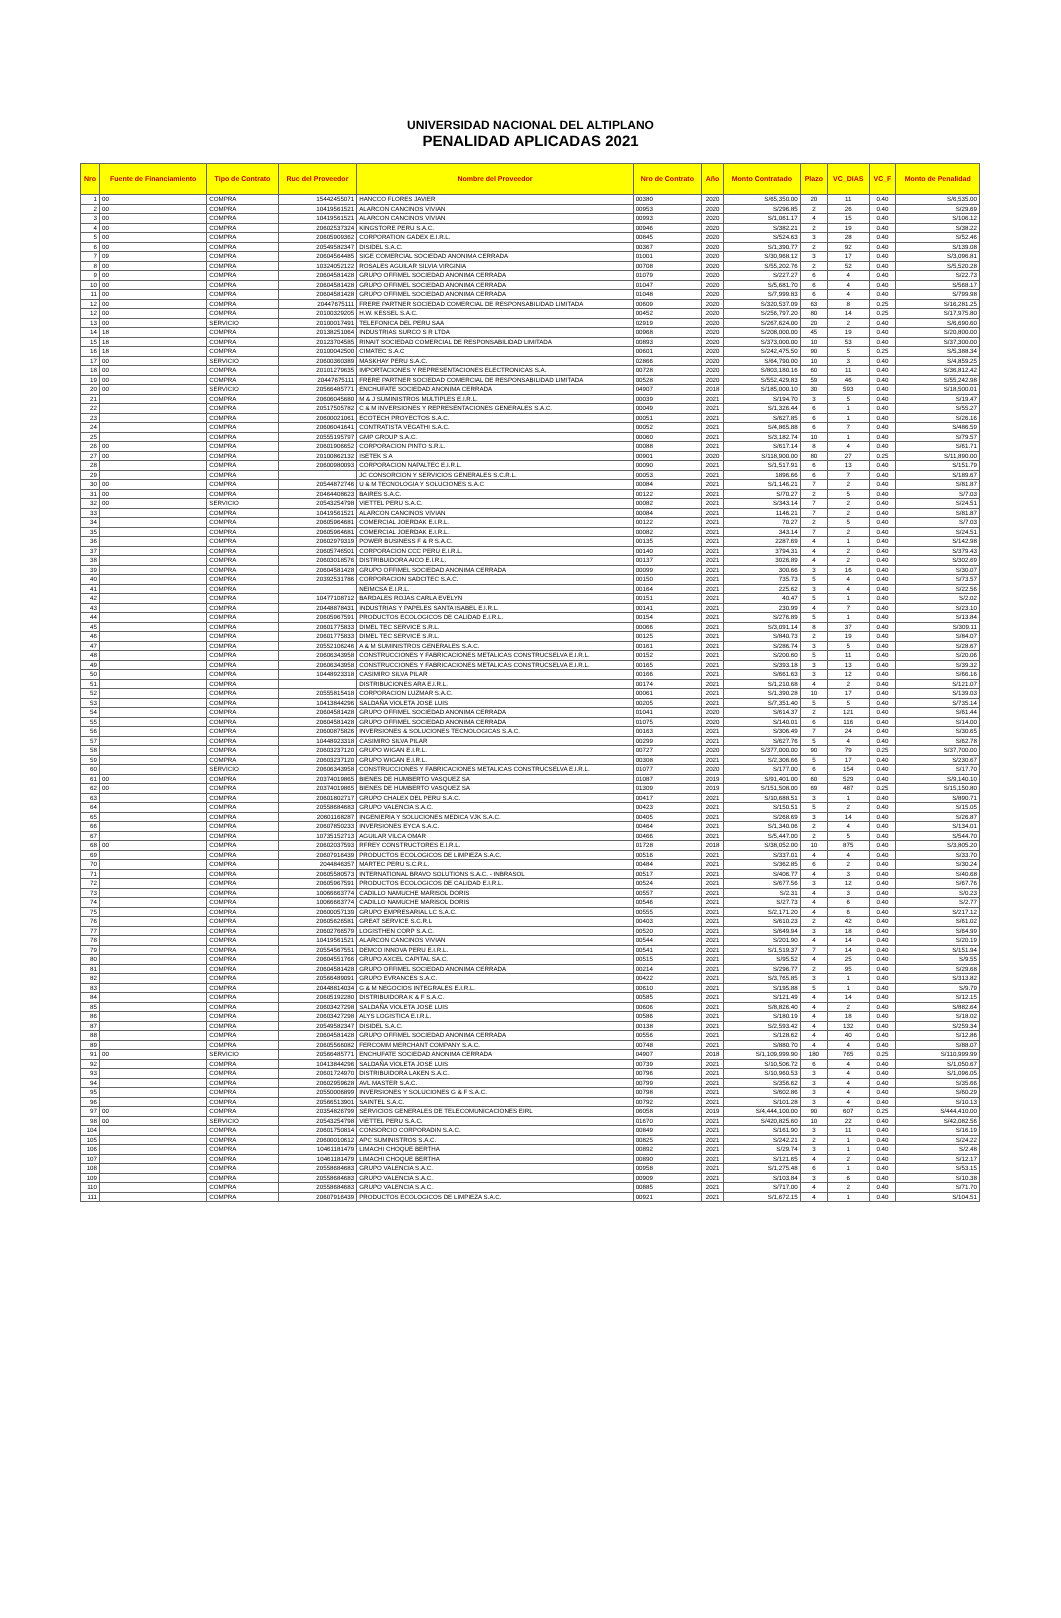UNIVERSIDAD NACIONAL DEL ALTIPLANO
PENALIDAD APLICADAS 2021
| Nro | Fuente de Financiamiento | Tipo de Contrato | Ruc del Proveedor | Nombre del Proveedor | Nro de Contrato | Año | Monto Contratado | Plazo | VC_DIAS | VC_F | Monto de Penalidad |
| --- | --- | --- | --- | --- | --- | --- | --- | --- | --- | --- | --- |
| 1 | 00 | COMPRA | 15442455071 | HANCCO FLORES JAVIER | 00380 | 2020 | S/65,350.00 | 20 | 11 | 0.40 | S/6,535.00 |
| 2 | 00 | COMPRA | 10419561521 | ALARCON CANCINOS VIVIAN | 00953 | 2020 | S/296.85 | 2 | 26 | 0.40 | S/29.69 |
| 3 | 00 | COMPRA | 10419561521 | ALARCON CANCINOS VIVIAN | 00993 | 2020 | S/1,061.17 | 4 | 15 | 0.40 | S/106.12 |
| 4 | 00 | COMPRA | 20602537324 | KINGSTORE PERU S.A.C. | 00946 | 2020 | S/382.21 | 2 | 19 | 0.40 | S/38.22 |
| 5 | 00 | COMPRA | 20605909362 | CORPORATION GADEX E.I.R.L. | 00845 | 2020 | S/524.63 | 3 | 28 | 0.40 | S/52.46 |
| 6 | 00 | COMPRA | 20549582347 | DISIDEL S.A.C. | 00367 | 2020 | S/1,390.77 | 2 | 92 | 0.40 | S/139.08 |
| 7 | 09 | COMPRA | 20604564485 | SIGE COMERCIAL SOCIEDAD ANONIMA CERRADA | 01001 | 2020 | S/30,968.12 | 3 | 17 | 0.40 | S/3,096.81 |
| 8 | 00 | COMPRA | 10324052122 | ROSALES AGUILAR SILVIA VIRGINIA | 00708 | 2020 | S/55,202.76 | 2 | 52 | 0.40 | S/5,520.28 |
| 9 | 00 | COMPRA | 20604581428 | GRUPO OFFIMEL SOCIEDAD ANONIMA CERRADA | 01079 | 2020 | S/227.27 | 6 | 4 | 0.40 | S/22.73 |
| 10 | 00 | COMPRA | 20604581428 | GRUPO OFFIMEL SOCIEDAD ANONIMA CERRADA | 01047 | 2020 | S/5,681.70 | 6 | 4 | 0.40 | S/568.17 |
| 11 | 00 | COMPRA | 20604581428 | GRUPO OFFIMEL SOCIEDAD ANONIMA CERRADA | 01048 | 2020 | S/7,999.83 | 6 | 4 | 0.40 | S/799.98 |
| 12 | 00 | COMPRA | 20447675111 | FRERE PARTNER SOCIEDAD COMERCIAL DE RESPONSABILIDAD LIMITADA | 00609 | 2020 | S/320,537.09 | 63 | 8 | 0.25 | S/16,281.25 |
| 12 | 00 | COMPRA | 20100329205 | H.W. KESSEL S.A.C. | 00452 | 2020 | S/256,797.20 | 80 | 14 | 0.25 | S/17,975.80 |
| 13 | 00 | SERVICIO | 20100017491 | TELEFONICA DEL PERU SAA | 02919 | 2020 | S/267,624.00 | 20 | 2 | 0.40 | S/6,690.60 |
| 14 | 18 | COMPRA | 20138251064 | INDUSTRIAS SURCO S R LTDA | 00968 | 2020 | S/208,000.00 | 45 | 19 | 0.40 | S/20,800.00 |
| 15 | 18 | COMPRA | 20123704585 | RINAIT SOCIEDAD COMERCIAL DE RESPONSABILIDAD LIMITADA | 00893 | 2020 | S/373,000.00 | 10 | 53 | 0.40 | S/37,300.00 |
| 16 | 18 | COMPRA | 20100042500 | CIMATEC S.A.C | 00601 | 2020 | S/242,475.50 | 90 | 5 | 0.25 | S/5,388.34 |
| 17 | 00 | SERVICIO | 20600360389 | MASKHAY PERU S.A.C. | 02866 | 2020 | S/64,790.00 | 10 | 3 | 0.40 | S/4,859.25 |
| 18 | 00 | COMPRA | 20101279635 | IMPORTACIONES Y REPRESENTACIONES ELECTRONICAS S.A. | 00728 | 2020 | S/803,180.16 | 60 | 11 | 0.40 | S/36,812.42 |
| 19 | 00 | COMPRA | 20447675111 | FRERE PARTNER SOCIEDAD COMERCIAL DE RESPONSABILIDAD LIMITADA | 00528 | 2020 | S/552,429.83 | 59 | 46 | 0.40 | S/55,242.98 |
| 20 | 00 | SERVICIO | 20566485771 | ENCHUFATE SOCIEDAD ANONIMA CERRADA | 04907 | 2018 | S/185,000.10 | 30 | 593 | 0.40 | S/18,500.01 |
| 21 | | COMPRA | 20606045680 | M & J SUMINISTROS MULTIPLES E.I.R.L. | 00039 | 2021 | S/194.70 | 3 | 5 | 0.40 | S/19.47 |
| 22 | | COMPRA | 20517505782 | C & M INVERSIONES Y REPRESENTACIONES GENERALES S.A.C. | 00049 | 2021 | S/1,326.44 | 6 | 1 | 0.40 | S/55.27 |
| 23 | | COMPRA | 20600021061 | ECOTECH PROYECTOS S.A.C. | 00051 | 2021 | S/627.85 | 6 | 1 | 0.40 | S/26.16 |
| 24 | | COMPRA | 20606041641 | CONTRATISTA VEGATHI S.A.C. | 00052 | 2021 | S/4,865.88 | 6 | 7 | 0.40 | S/486.59 |
| 25 | | COMPRA | 20555195797 | GMP GROUP S.A.C. | 00060 | 2021 | S/3,182.74 | 10 | 1 | 0.40 | S/79.57 |
| 26 | 00 | COMPRA | 20601906652 | CORPORACION PINTO S.R.L. | 00088 | 2021 | S/617.14 | 8 | 4 | 0.40 | S/61.71 |
| 27 | 00 | COMPRA | 20100862132 | ISETEK S A | 00901 | 2020 | S/118,900.00 | 80 | 27 | 0.25 | S/11,890.00 |
| 28 | | COMPRA | 20600980093 | CORPORACION NAPALTEC E.I.R.L. | 00090 | 2021 | S/1,517.91 | 6 | 13 | 0.40 | S/151.79 |
| 29 | | COMPRA | | JC CONSORCION Y SERVICIOS GENERALES S.C.R.L. | 00053 | 2021 | 1896.66 | 6 | 7 | 0.40 | S/189.67 |
| 30 | 00 | COMPRA | 20544872746 | U & M TECNOLOGIA Y SOLUCIONES S.A.C | 00084 | 2021 | S/1,146.21 | 7 | 2 | 0.40 | S/81.87 |
| 31 | 00 | COMPRA | 20464408623 | BAIRES S.A.C. | 00122 | 2021 | S/70.27 | 2 | 5 | 0.40 | S/7.03 |
| 32 | 00 | SERVICIO | 20543254798 | VIETTEL PERU S.A.C. | 00082 | 2021 | S/343.14 | 7 | 2 | 0.40 | S/24.51 |
| 33 | | COMPRA | 10419561521 | ALARCON CANCINOS VIVIAN | 00084 | 2021 | 1146.21 | 7 | 2 | 0.40 | S/81.87 |
| 34 | | COMPRA | 20605964681 | COMERCIAL JOERDAK E.I.R.L. | 00122 | 2021 | 70.27 | 2 | 5 | 0.40 | S/7.03 |
| 35 | | COMPRA | 20605964681 | COMERCIAL JOERDAK E.I.R.L. | 00082 | 2021 | 343.14 | 7 | 2 | 0.40 | S/24.51 |
| 36 | | COMPRA | 20602979319 | POWER BUSINESS F & R S.A.C. | 00135 | 2021 | 2287.69 | 4 | 1 | 0.40 | S/142.98 |
| 37 | | COMPRA | 20605746501 | CORPORACION CCC PERU E.I.R.L. | 00140 | 2021 | 3794.31 | 4 | 2 | 0.40 | S/379.43 |
| 38 | | COMPRA | 20603018576 | DISTRIBUIDORA AICO E.I.R.L. | 00137 | 2021 | 3026.89 | 4 | 2 | 0.40 | S/302.69 |
| 39 | | COMPRA | 20604581428 | GRUPO OFFIMEL SOCIEDAD ANONIMA CERRADA | 00099 | 2021 | 300.66 | 3 | 16 | 0.40 | S/30.07 |
| 40 | | COMPRA | 20392531786 | CORPORACION SADCITEC S.A.C. | 00150 | 2021 | 735.73 | 5 | 4 | 0.40 | S/73.57 |
| 41 | | COMPRA | | NEIMCSA E.I.R.L. | 00164 | 2021 | 225.62 | 3 | 4 | 0.40 | S/22.56 |
| 42 | | COMPRA | 10477108712 | BARDALES ROJAS CARLA EVELYN | 00151 | 2021 | 40.47 | 5 | 1 | 0.40 | S/2.02 |
| 43 | | COMPRA | 20448878431 | INDUSTRIAS Y PAPELES SANTA ISABEL E.I.R.L. | 00141 | 2021 | 230.99 | 4 | 7 | 0.40 | S/23.10 |
| 44 | | COMPRA | 20605967591 | PRODUCTOS ECOLOGICOS DE CALIDAD E.I.R.L. | 00154 | 2021 | S/276.89 | 5 | 1 | 0.40 | S/13.84 |
| 45 | | COMPRA | 20601775833 | DIMEL TEC SERVICE S.R.L. | 00066 | 2021 | S/3,091.14 | 8 | 37 | 0.40 | S/309.11 |
| 46 | | COMPRA | 20601775833 | DIMEL TEC SERVICE S.R.L. | 00125 | 2021 | S/840.73 | 2 | 19 | 0.40 | S/84.07 |
| 47 | | COMPRA | 20552106246 | A & M SUMINISTROS GENERALES S.A.C. | 00161 | 2021 | S/286.74 | 3 | 5 | 0.40 | S/28.67 |
| 48 | | COMPRA | 20606343958 | CONSTRUCCIONES Y FABRICACIONES METALICAS CONSTRUCSELVA E.I.R.L. | 00152 | 2021 | S/200.60 | 5 | 11 | 0.40 | S/20.06 |
| 49 | | COMPRA | 20606343958 | CONSTRUCCIONES Y FABRICACIONES METALICAS CONSTRUCSELVA E.I.R.L. | 00165 | 2021 | S/393.18 | 3 | 13 | 0.40 | S/39.32 |
| 50 | | COMPRA | 10448923318 | CASIMIRO SILVA PILAR | 00166 | 2021 | S/661.63 | 3 | 12 | 0.40 | S/66.16 |
| 51 | | COMPRA | | DISTRIBUCIONES ARA E.I.R.L. | 00174 | 2021 | S/1,210.68 | 4 | 2 | 0.40 | S/121.07 |
| 52 | | COMPRA | 20555815418 | CORPORACION LUZMAR S.A.C. | 00061 | 2021 | S/1,390.28 | 10 | 17 | 0.40 | S/139.03 |
| 53 | | COMPRA | 10413844296 | SALDAÑA VIOLETA JOSE LUIS | 00205 | 2021 | S/7,351.40 | 5 | 5 | 0.40 | S/735.14 |
| 54 | | COMPRA | 20604581428 | GRUPO OFFIMEL SOCIEDAD ANONIMA CERRADA | 01041 | 2020 | S/614.37 | 2 | 121 | 0.40 | S/61.44 |
| 55 | | COMPRA | 20604581428 | GRUPO OFFIMEL SOCIEDAD ANONIMA CERRADA | 01075 | 2020 | S/140.01 | 6 | 116 | 0.40 | S/14.00 |
| 56 | | COMPRA | 20600875826 | INVERSIONES & SOLUCIONES TECNOLOGICAS S.A.C. | 00163 | 2021 | S/306.49 | 7 | 24 | 0.40 | S/30.65 |
| 57 | | COMPRA | 10448923318 | CASIMIRO SILVA PILAR | 00299 | 2021 | S/627.76 | 5 | 4 | 0.40 | S/62.78 |
| 58 | | COMPRA | 20603237120 | GRUPO WIGAN E.I.R.L. | 00727 | 2020 | S/377,000.00 | 90 | 79 | 0.25 | S/37,700.00 |
| 59 | | COMPRA | 20603237120 | GRUPO WIGAN E.I.R.L. | 00308 | 2021 | S/2,306.66 | 5 | 17 | 0.40 | S/230.67 |
| 60 | | SERVICIO | 20606343958 | CONSTRUCCIONES Y FABRICACIONES METALICAS CONSTRUCSELVA E.I.R.L. | 01077 | 2020 | S/177.00 | 6 | 154 | 0.40 | S/17.70 |
| 61 | 00 | COMPRA | 20374019865 | BIENES DE HUMBERTO VASQUEZ SA | 01087 | 2019 | S/91,401.00 | 60 | 529 | 0.40 | S/9,140.10 |
| 62 | 00 | COMPRA | 20374019865 | BIENES DE HUMBERTO VASQUEZ SA | 01309 | 2019 | S/151,508.00 | 69 | 487 | 0.25 | S/15,150.80 |
| 63 | | COMPRA | 20601802717 | GRUPO CHALEX DEL PERU S.A.C. | 00417 | 2021 | S/10,688.51 | 3 | 1 | 0.40 | S/890.71 |
| 64 | | COMPRA | 20558684683 | GRUPO VALENCIA S.A.C. | 00423 | 2021 | S/150.51 | 5 | 2 | 0.40 | S/15.05 |
| 65 | | COMPRA | 20601168287 | INGENIERIA Y SOLUCIONES MEDICA VJK S.A.C. | 00405 | 2021 | S/268.69 | 3 | 14 | 0.40 | S/26.87 |
| 66 | | COMPRA | 20607850233 | INVERSIONES EYCA S.A.C. | 00464 | 2021 | S/1,340.06 | 2 | 4 | 0.40 | S/134.01 |
| 67 | | COMPRA | 10735152713 | AGUILAR VILCA OMAR | 00466 | 2021 | S/5,447.00 | 2 | 5 | 0.40 | S/544.70 |
| 68 | 00 | COMPRA | 20602037593 | RFREY CONSTRUCTORES E.I.R.L. | 01728 | 2018 | S/38,052.00 | 10 | 875 | 0.40 | S/3,805.20 |
| 69 | | COMPRA | 20607916439 | PRODUCTOS ECOLOGICOS DE LIMPIEZA S.A.C. | 00516 | 2021 | S/337.01 | 4 | 4 | 0.40 | S/33.70 |
| 70 | | COMPRA | 2044846357 | MARTEC PERU S.C.R.L. | 00484 | 2021 | S/362.85 | 6 | 2 | 0.40 | S/30.24 |
| 71 | | COMPRA | 20605580573 | INTERNATIONAL BRAVO SOLUTIONS S.A.C. - INBRASOL | 00517 | 2021 | S/406.77 | 4 | 3 | 0.40 | S/40.68 |
| 72 | | COMPRA | 20605967591 | PRODUCTOS ECOLOGICOS DE CALIDAD E.I.R.L. | 00524 | 2021 | S/677.56 | 3 | 12 | 0.40 | S/67.76 |
| 73 | | COMPRA | 10066663774 | CADILLO NAMUCHE MARISOL DORIS | 00557 | 2021 | S/2.31 | 4 | 3 | 0.40 | S/0.23 |
| 74 | | COMPRA | 10066663774 | CADILLO NAMUCHE MARISOL DORIS | 00546 | 2021 | S/27.73 | 4 | 6 | 0.40 | S/2.77 |
| 75 | | COMPRA | 20600057139 | GRUPO EMPRESARIAL LC S.A.C. | 00555 | 2021 | S/2,171.20 | 4 | 6 | 0.40 | S/217.12 |
| 76 | | COMPRA | 20605626581 | GREAT SERVICE S.C.R.L | 00403 | 2021 | S/610.23 | 2 | 42 | 0.40 | S/61.02 |
| 77 | | COMPRA | 20602766579 | LOGISTHEN CORP S.A.C. | 00520 | 2021 | S/649.94 | 3 | 18 | 0.40 | S/64.99 |
| 78 | | COMPRA | 10419561521 | ALARCON CANCINOS VIVIAN | 00544 | 2021 | S/201.90 | 4 | 14 | 0.40 | S/20.19 |
| 79 | | COMPRA | 20554567551 | DEMCO INNOVA PERU E.I.R.L. | 00541 | 2021 | S/1,519.37 | 7 | 14 | 0.40 | S/151.94 |
| 80 | | COMPRA | 20604551766 | GRUPO AXCEL CAPITAL SA.C. | 00515 | 2021 | S/95.52 | 4 | 25 | 0.40 | S/9.55 |
| 81 | | COMPRA | 20604581428 | GRUPO OFFIMEL SOCIEDAD ANONIMA CERRADA | 00214 | 2021 | S/296.77 | 2 | 95 | 0.40 | S/29.68 |
| 82 | | COMPRA | 20566489091 | GRUPO EVRANCES S.A.C. | 00422 | 2021 | S/3,765.85 | 3 | 1 | 0.40 | S/313.82 |
| 83 | | COMPRA | 20448814034 | G & M NEGOCIOS INTEGRALES E.I.R.L. | 00610 | 2021 | S/195.88 | 5 | 1 | 0.40 | S/9.79 |
| 84 | | COMPRA | 20605192280 | DISTRIBUIDORA K & F S.A.C. | 00585 | 2021 | S/121.49 | 4 | 14 | 0.40 | S/12.15 |
| 85 | | COMPRA | 20603427298 | SALDAÑA VIOLETA JOSE LUIS | 00606 | 2021 | S/8,826.40 | 4 | 2 | 0.40 | S/882.64 |
| 86 | | COMPRA | 20603427298 | ALYS LOGISTICA E.I.R.L. | 00586 | 2021 | S/180.19 | 4 | 18 | 0.40 | S/18.02 |
| 87 | | COMPRA | 20549582347 | DISIDEL S.A.C. | 00138 | 2021 | S/2,593.42 | 4 | 132 | 0.40 | S/259.34 |
| 88 | | COMPRA | 20604581428 | GRUPO OFFIMEL SOCIEDAD ANONIMA CERRADA | 00556 | 2021 | S/128.62 | 4 | 40 | 0.40 | S/12.86 |
| 89 | | COMPRA | 20605566082 | FERCOMM MERCHANT COMPANY S.A.C. | 00748 | 2021 | S/880.70 | 4 | 4 | 0.40 | S/88.07 |
| 91 | 00 | SERVICIO | 20566485771 | ENCHUFATE SOCIEDAD ANONIMA CERRADA | 04907 | 2018 | S/1,109,999.90 | 180 | 765 | 0.25 | S/110,999.99 |
| 92 | | COMPRA | 10413844296 | SALDAÑA VIOLETA JOSE LUIS | 00739 | 2021 | S/10,506.72 | 6 | 4 | 0.40 | S/1,050.67 |
| 93 | | COMPRA | 20601724970 | DISTRIBUIDORA LAKEN S.A.C. | 00796 | 2021 | S/10,960.53 | 3 | 4 | 0.40 | S/1,096.05 |
| 94 | | COMPRA | 20602959628 | AVL MASTER S.A.C. | 00799 | 2021 | S/356.62 | 3 | 4 | 0.40 | S/35.66 |
| 95 | | COMPRA | 20550006899 | INVERSIONES Y SOLUCIONES G & F S.A.C. | 00798 | 2021 | S/602.86 | 3 | 4 | 0.40 | S/60.29 |
| 96 | | COMPRA | 20566513901 | SAINTEL S.A.C. | 00792 | 2021 | S/101.28 | 3 | 4 | 0.40 | S/10.13 |
| 97 | 00 | COMPRA | 20354826799 | SERVICIOS GENERALES DE TELECOMUNICACIONES EIRL | 06058 | 2019 | S/4,444,100.00 | 90 | 607 | 0.25 | S/444,410.00 |
| 98 | 00 | SERVICIO | 20543254798 | VIETTEL PERU S.A.C. | 01670 | 2021 | S/420,825.60 | 10 | 22 | 0.40 | S/42,082.56 |
| 104 | | COMPRA | 20601750814 | CONSORCIO CORPORADIN S.A.C. | 00849 | 2021 | S/161.90 | 3 | 11 | 0.40 | S/16.19 |
| 105 | | COMPRA | 20600010612 | APC SUMINISTROS S.A.C. | 00825 | 2021 | S/242.21 | 2 | 1 | 0.40 | S/24.22 |
| 106 | | COMPRA | 10461181479 | LIMACHI CHOQUE BERTHA | 00892 | 2021 | S/29.74 | 3 | 1 | 0.40 | S/2.48 |
| 107 | | COMPRA | 10461181479 | LIMACHI CHOQUE BERTHA | 00890 | 2021 | S/121.65 | 4 | 2 | 0.40 | S/12.17 |
| 108 | | COMPRA | 20558684683 | GRUPO VALENCIA S.A.C. | 00958 | 2021 | S/1,275.48 | 6 | 1 | 0.40 | S/53.15 |
| 109 | | COMPRA | 20558684683 | GRUPO VALENCIA S.A.C. | 00909 | 2021 | S/103.84 | 3 | 6 | 0.40 | S/10.38 |
| 110 | | COMPRA | 20558684683 | GRUPO VALENCIA S.A.C. | 00885 | 2021 | S/717.00 | 4 | 2 | 0.40 | S/71.70 |
| 111 | | COMPRA | 20607916439 | PRODUCTOS ECOLOGICOS DE LIMPIEZA S.A.C. | 00921 | 2021 | S/1,672.15 | 4 | 1 | 0.40 | S/104.51 |